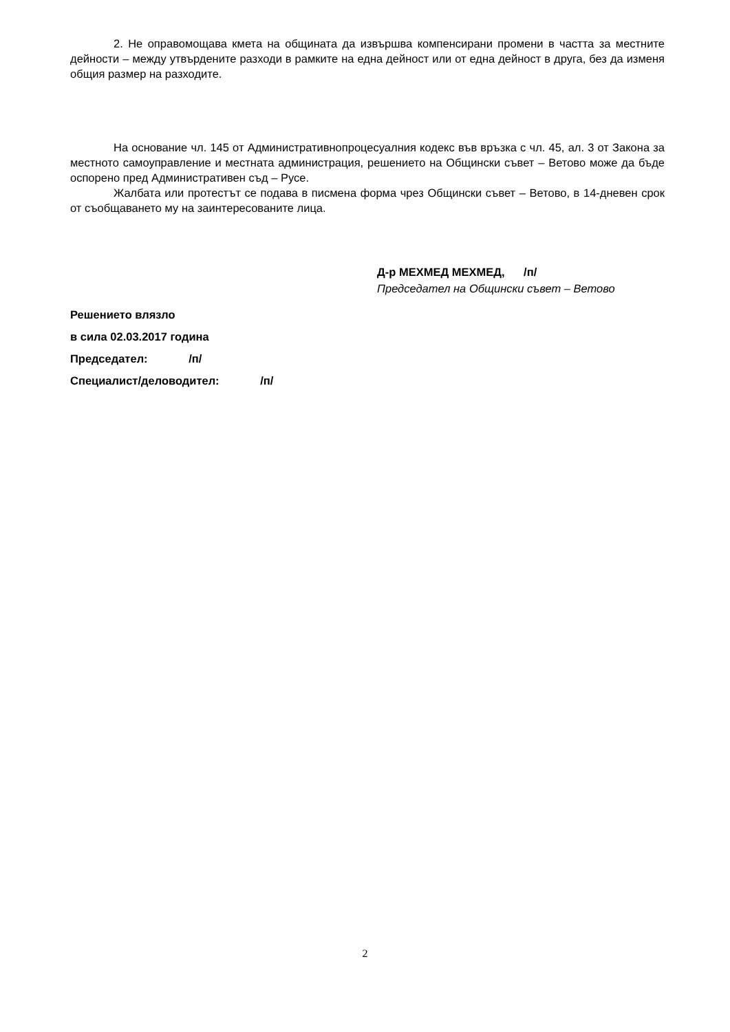2. Не оправомощава кмета на общината да извършва компенсирани промени в частта за местните дейности – между утвърдените разходи в рамките на една дейност или от една дейност в друга, без да изменя общия размер на разходите.
На основание чл. 145 от Административнопроцесуалния кодекс във връзка с чл. 45, ал. 3 от Закона за местното самоуправление и местната администрация, решението на Общински съвет – Ветово може да бъде оспорено пред Административен съд – Русе.
Жалбата или протестът се подава в писмена форма чрез Общински съвет – Ветово, в 14-дневен срок от съобщаването му на заинтересованите лица.
Д-р МЕХМЕД МЕХМЕД, /п/
Председател на Общински съвет – Ветово
Решението влязло
в сила 02.03.2017 година
Председател: /п/
Специалист/деловодител: /п/
2